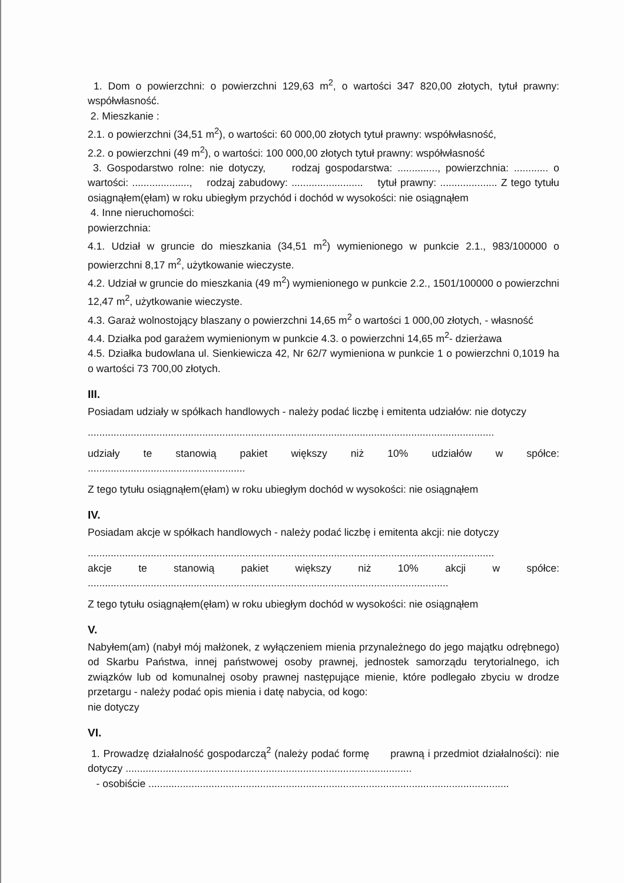1. Dom o powierzchni: o powierzchni 129,63 m<sup>2</sup>, o wartości 347 820,00 złotych, tytuł prawny: współwłasność.
2. Mieszkanie :
2.1. o powierzchni (34,51 m<sup>2</sup>), o wartości: 60 000,00 złotych tytuł prawny: współwłasność,
2.2. o powierzchni (49 m<sup>2</sup>), o wartości: 100 000,00 złotych tytuł prawny: współwłasność
3. Gospodarstwo rolne: nie dotyczy, rodzaj gospodarstwa: .............., powierzchnia: ............ o wartości: ...................., rodzaj zabudowy: ......................... tytuł prawny: .................... Z tego tytułu osiągnąłem(ęłam) w roku ubiegłym przychód i dochód w wysokości: nie osiągnąłem
4. Inne nieruchomości:
powierzchnia:
4.1. Udział w gruncie do mieszkania (34,51 m<sup>2</sup>) wymienionego w punkcie 2.1., 983/100000 o powierzchni 8,17 m<sup>2</sup>, użytkowanie wieczyste.
4.2. Udział w gruncie do mieszkania (49 m<sup>2</sup>) wymienionego w punkcie 2.2., 1501/100000 o powierzchni 12,47 m<sup>2</sup>, użytkowanie wieczyste.
4.3. Garaż wolnostojący blaszany o powierzchni 14,65 m<sup>2</sup> o wartości 1 000,00 złotych, - własność
4.4. Działka pod garażem wymienionym w punkcie 4.3. o powierzchni 14,65 m<sup>2</sup>- dzierżawa
4.5. Działka budowlana ul. Sienkiewicza 42, Nr 62/7 wymieniona w punkcie 1 o powierzchni 0,1019 ha o wartości 73 700,00 złotych.
III.
Posiadam udziały w spółkach handlowych - należy podać liczbę i emitenta udziałów: nie dotyczy
..............................................................................................................................................
udziały te stanowią pakiet większy niż 10% udziałów w spółce:
.......................................................
Z tego tytułu osiągnąłem(ęłam) w roku ubiegłym dochód w wysokości: nie osiągnąłem
IV.
Posiadam akcje w spółkach handlowych - należy podać liczbę i emitenta akcji: nie dotyczy
..............................................................................................................................................
akcje te stanowią pakiet większy niż 10% akcji w spółce:
..............................................................................................................................
Z tego tytułu osiągnąłem(ęłam) w roku ubiegłym dochód w wysokości: nie osiągnąłem
V.
Nabyłem(am) (nabył mój małżonek, z wyłączeniem mienia przynależnego do jego majątku odrębnego) od Skarbu Państwa, innej państwowej osoby prawnej, jednostek samorządu terytorialnego, ich związków lub od komunalnej osoby prawnej następujące mienie, które podlegało zbyciu w drodze przetargu - należy podać opis mienia i datę nabycia, od kogo:
nie dotyczy
VI.
1. Prowadzę działalność gospodarczą<sup>2</sup> (należy podać formę prawną i przedmiot działalności): nie dotyczy ....................................................................................................
- osobiście ..............................................................................................................................